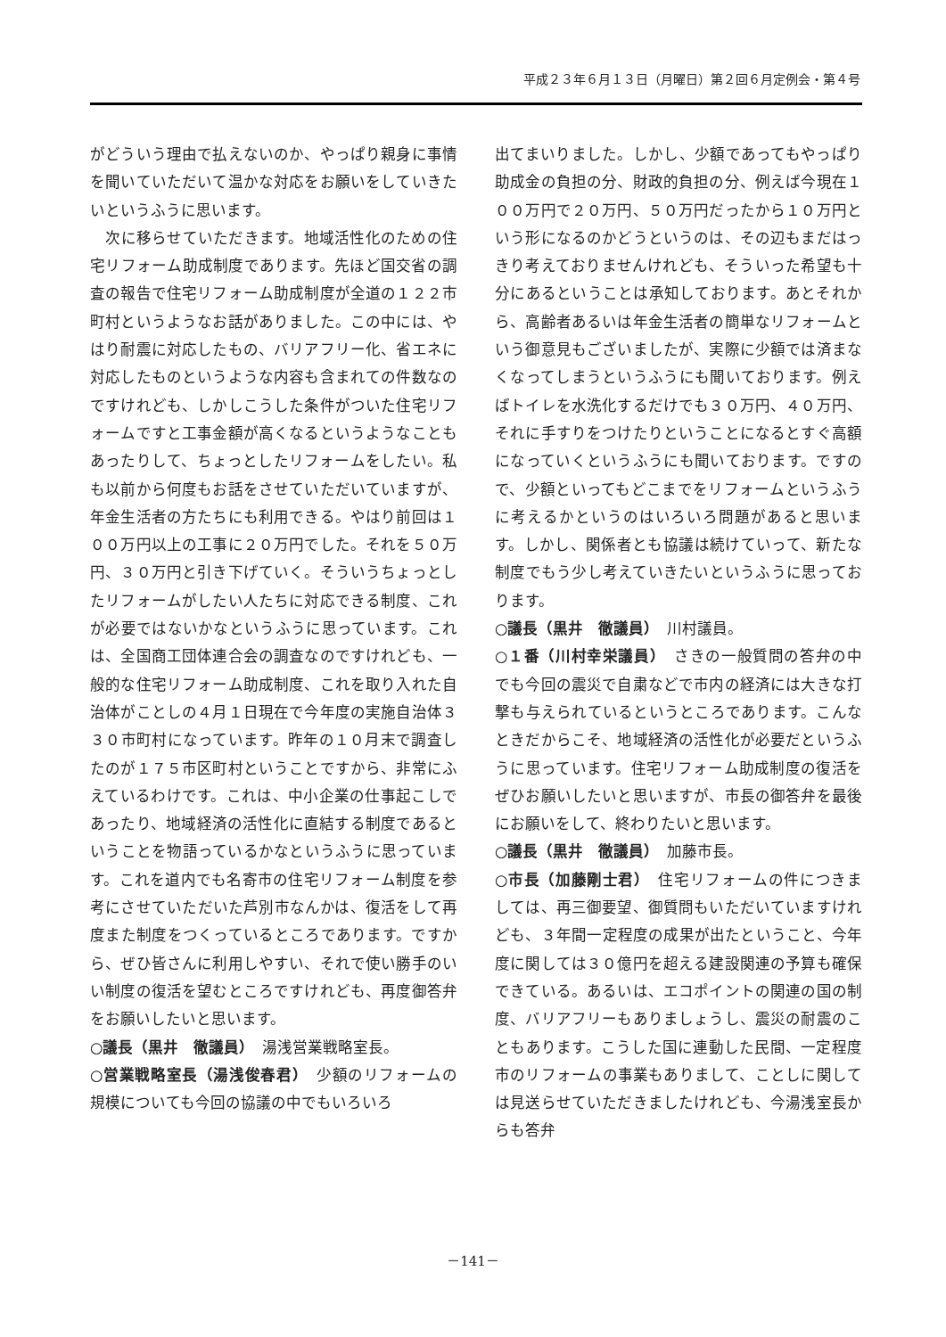平成２３年６月１３日（月曜日）第２回６月定例会・第４号
がどういう理由で払えないのか、やっぱり親身に事情を聞いていただいて温かな対応をお願いをしていきたいというふうに思います。
　次に移らせていただきます。地域活性化のための住宅リフォーム助成制度であります。先ほど国交省の調査の報告で住宅リフォーム助成制度が全道の１２２市町村というようなお話がありました。この中には、やはり耐震に対応したもの、バリアフリー化、省エネに対応したものというような内容も含まれての件数なのですけれども、しかしこうした条件がついた住宅リフォームですと工事金額が高くなるというようなこともあったりして、ちょっとしたリフォームをしたい。私も以前から何度もお話をさせていただいていますが、年金生活者の方たちにも利用できる。やはり前回は１００万円以上の工事に２０万円でした。それを５０万円、３０万円と引き下げていく。そういうちょっとしたリフォームがしたい人たちに対応できる制度、これが必要ではないかなというふうに思っています。これは、全国商工団体連合会の調査なのですけれども、一般的な住宅リフォーム助成制度、これを取り入れた自治体がことしの４月１日現在で今年度の実施自治体３３０市町村になっています。昨年の１０月末で調査したのが１７５市区町村ということですから、非常にふえているわけです。これは、中小企業の仕事起こしであったり、地域経済の活性化に直結する制度であるということを物語っているかなというふうに思っています。これを道内でも名寄市の住宅リフォーム制度を参考にさせていただいた芦別市なんかは、復活をして再度また制度をつくっているところであります。ですから、ぜひ皆さんに利用しやすい、それで使い勝手のいい制度の復活を望むところですけれども、再度御答弁をお願いしたいと思います。
○議長（黒井　徹議員）　湯浅営業戦略室長。
○営業戦略室長（湯浅俊春君）　少額のリフォームの規模についても今回の協議の中でもいろいろ
出てまいりました。しかし、少額であってもやっぱり助成金の負担の分、財政的負担の分、例えば今現在１００万円で２０万円、５０万円だったから１０万円という形になるのかどうというのは、その辺もまだはっきり考えておりませんけれども、そういった希望も十分にあるということは承知しております。あとそれから、高齢者あるいは年金生活者の簡単なリフォームという御意見もございましたが、実際に少額では済まなくなってしまうというふうにも聞いております。例えばトイレを水洗化するだけでも３０万円、４０万円、それに手すりをつけたりということになるとすぐ高額になっていくというふうにも聞いております。ですので、少額といってもどこまでをリフォームというふうに考えるかというのはいろいろ問題があると思います。しかし、関係者とも協議は続けていって、新たな制度でもう少し考えていきたいというふうに思っております。
○議長（黒井　徹議員）　川村議員。
○１番（川村幸栄議員）　さきの一般質問の答弁の中でも今回の震災で自粛などで市内の経済には大きな打撃も与えられているというところであります。こんなときだからこそ、地域経済の活性化が必要だというふうに思っています。住宅リフォーム助成制度の復活をぜひお願いしたいと思いますが、市長の御答弁を最後にお願いをして、終わりたいと思います。
○議長（黒井　徹議員）　加藤市長。
○市長（加藤剛士君）　住宅リフォームの件につきましては、再三御要望、御質問もいただいていますけれども、３年間一定程度の成果が出たということ、今年度に関しては３０億円を超える建設関連の予算も確保できている。あるいは、エコポイントの関連の国の制度、バリアフリーもありましょうし、震災の耐震のこともあります。こうした国に連動した民間、一定程度市のリフォームの事業もありまして、ことしに関しては見送らせていただきましたけれども、今湯浅室長からも答弁
－141－